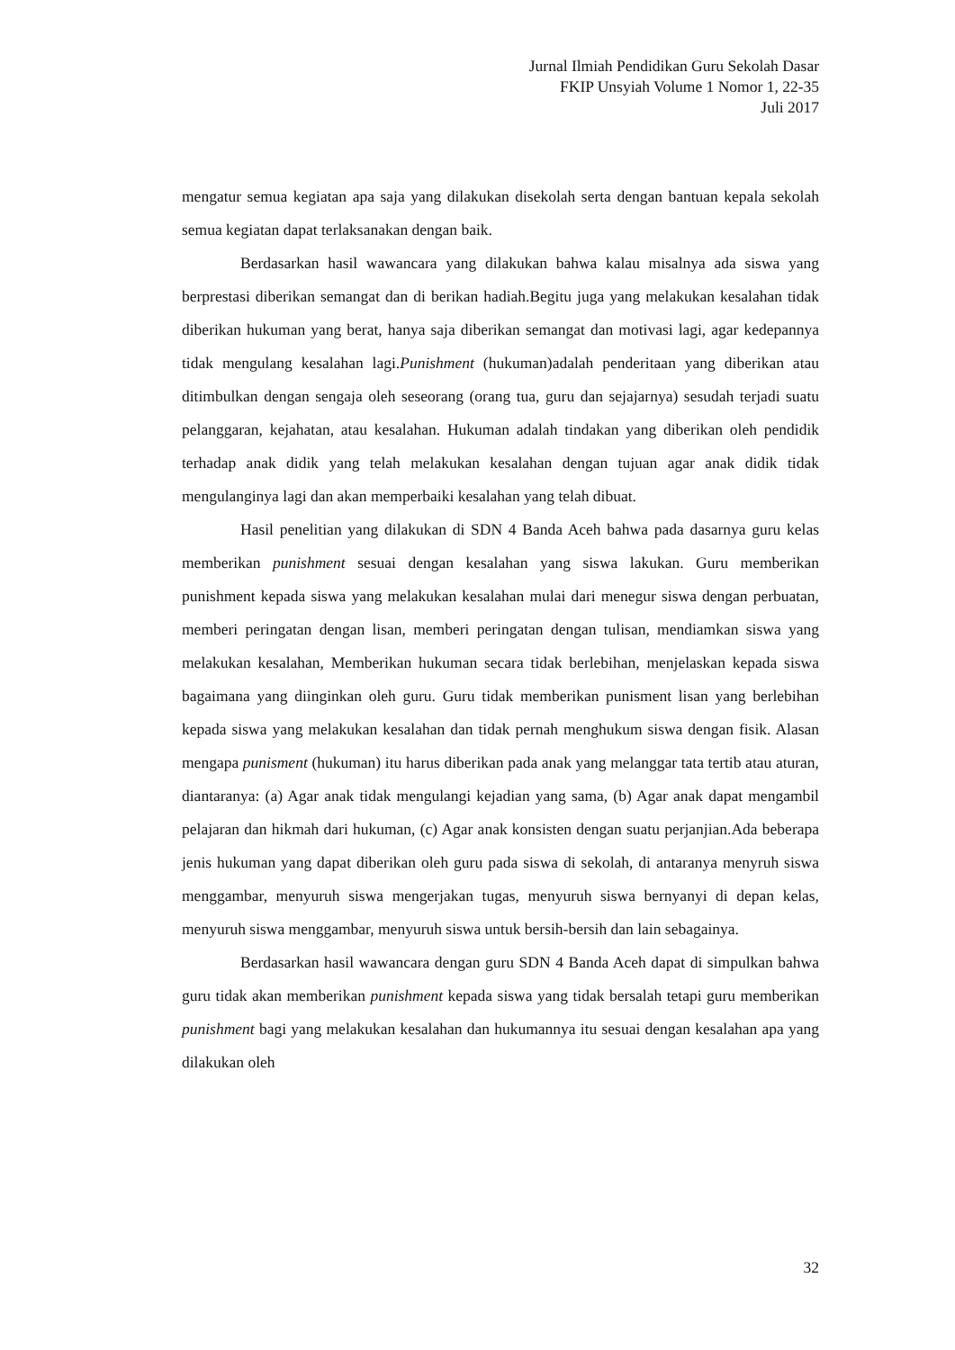Jurnal Ilmiah Pendidikan Guru Sekolah Dasar
FKIP Unsyiah Volume 1 Nomor 1, 22-35
Juli 2017
mengatur semua kegiatan apa saja yang dilakukan disekolah serta dengan bantuan kepala sekolah semua kegiatan dapat terlaksanakan dengan baik.
Berdasarkan hasil wawancara yang dilakukan bahwa kalau misalnya ada siswa yang berprestasi diberikan semangat dan di berikan hadiah.Begitu juga yang melakukan kesalahan tidak diberikan hukuman yang berat, hanya saja diberikan semangat dan motivasi lagi, agar kedepannya tidak mengulang kesalahan lagi.Punishment (hukuman)adalah penderitaan yang diberikan atau ditimbulkan dengan sengaja oleh seseorang (orang tua, guru dan sejajarnya) sesudah terjadi suatu pelanggaran, kejahatan, atau kesalahan. Hukuman adalah tindakan yang diberikan oleh pendidik terhadap anak didik yang telah melakukan kesalahan dengan tujuan agar anak didik tidak mengulanginya lagi dan akan memperbaiki kesalahan yang telah dibuat.
Hasil penelitian yang dilakukan di SDN 4 Banda Aceh bahwa pada dasarnya guru kelas memberikan punishment sesuai dengan kesalahan yang siswa lakukan. Guru memberikan punishment kepada siswa yang melakukan kesalahan mulai dari menegur siswa dengan perbuatan, memberi peringatan dengan lisan, memberi peringatan dengan tulisan, mendiamkan siswa yang melakukan kesalahan, Memberikan hukuman secara tidak berlebihan, menjelaskan kepada siswa bagaimana yang diinginkan oleh guru. Guru tidak memberikan punisment lisan yang berlebihan kepada siswa yang melakukan kesalahan dan tidak pernah menghukum siswa dengan fisik. Alasan mengapa punisment (hukuman) itu harus diberikan pada anak yang melanggar tata tertib atau aturan, diantaranya: (a) Agar anak tidak mengulangi kejadian yang sama, (b) Agar anak dapat mengambil pelajaran dan hikmah dari hukuman, (c) Agar anak konsisten dengan suatu perjanjian.Ada beberapa jenis hukuman yang dapat diberikan oleh guru pada siswa di sekolah, di antaranya menyruh siswa menggambar, menyuruh siswa mengerjakan tugas, menyuruh siswa bernyanyi di depan kelas, menyuruh siswa menggambar, menyuruh siswa untuk bersih-bersih dan lain sebagainya.
Berdasarkan hasil wawancara dengan guru SDN 4 Banda Aceh dapat di simpulkan bahwa guru tidak akan memberikan punishment kepada siswa yang tidak bersalah tetapi guru memberikan punishment bagi yang melakukan kesalahan dan hukumannya itu sesuai dengan kesalahan apa yang dilakukan oleh
32